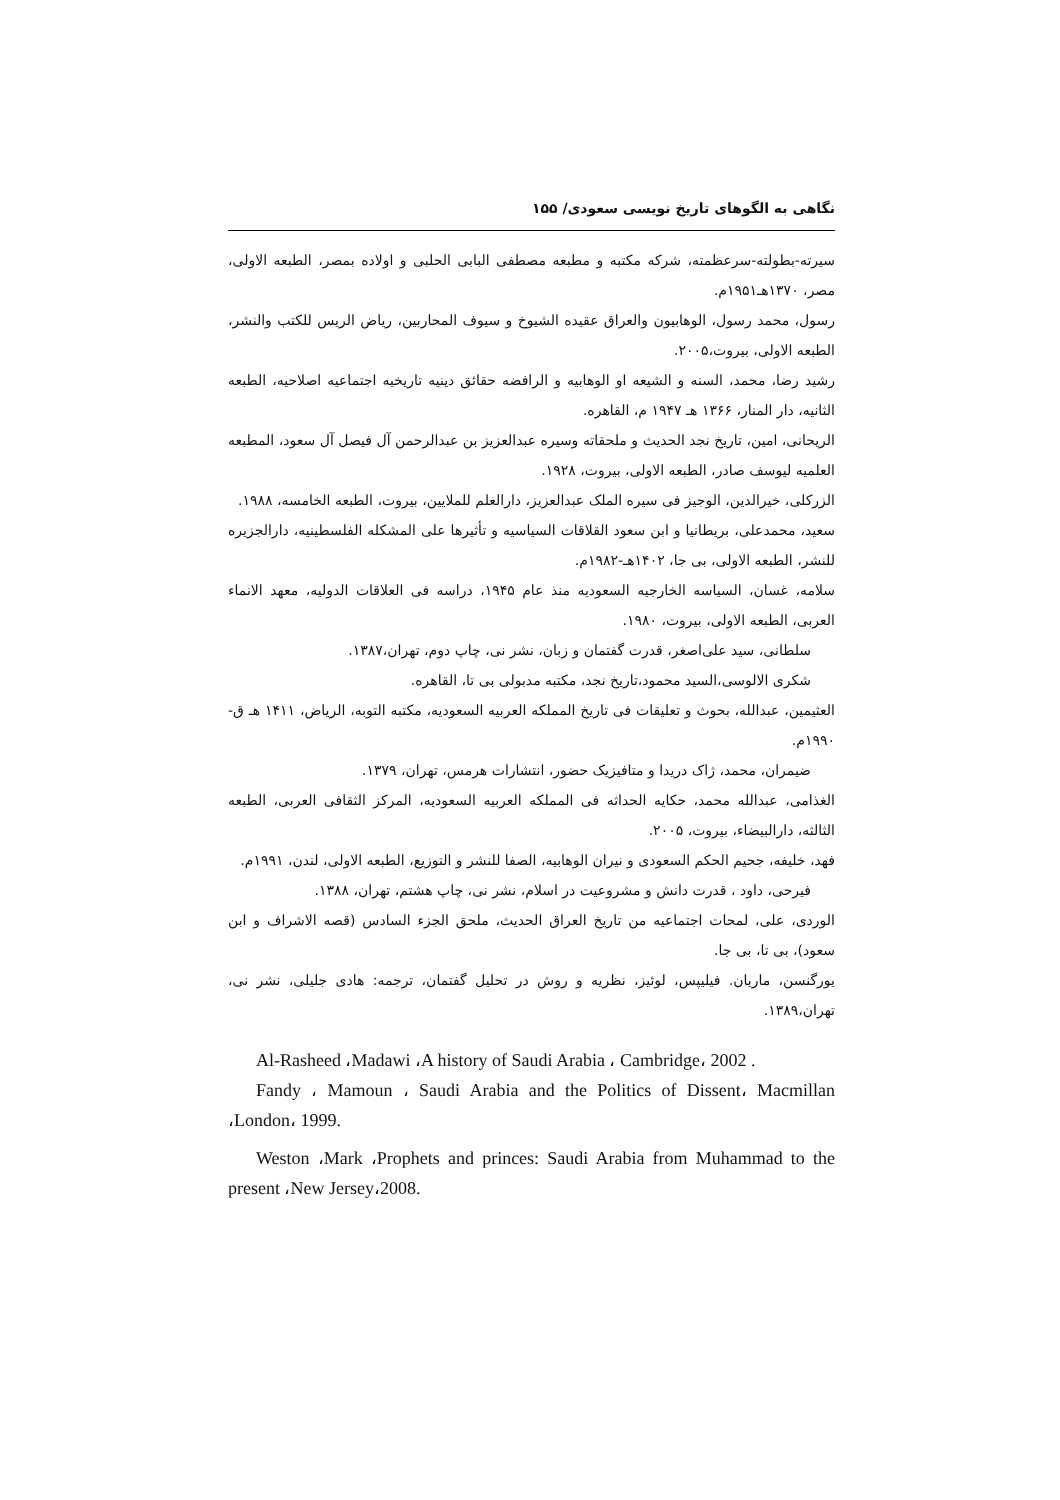نگاهی به الگوهای تاریخ نویسی سعودی/ ۱۵۵
سیرته-بطولته-سرعظمته، شرکه مکتبه و مطبعه مصطفی البابی الحلبی و اولاده بمصر، الطبعه الاولی، مصر، ۱۳۷۰هـ۱۹۵۱م.
رسول، محمد رسول، الوهابیون والعراق عقیده الشیوخ و سیوف المحاربین، ریاض الریس للکتب والنشر، الطبعه الاولی، بیروت،۲۰۰۵.
رشید رضا، محمد، السنه و الشیعه او الوهابیه و الرافضه حقائق دینیه تاریخیه اجتماعیه اصلاحیه، الطبعه الثانیه، دار المنار، ۱۳۶۶ هـ ۱۹۴۷ م، القاهره.
الریحانی، امین، تاریخ نجد الحدیث و ملحقاته وسیره عبدالعزیز بن عبدالرحمن آل فیصل آل سعود، المطبعه العلمیه لیوسف صادر، الطبعه الاولی، بیروت، ۱۹۲۸.
الزرکلی، خیرالدین، الوجیز فی سیره الملک عبدالعزیز، دارالعلم للملایین، بیروت، الطبعه الخامسه، ۱۹۸۸.
سعید، محمدعلی، بریطانیا و ابن سعود القلاقات السیاسیه و تأثیرها علی المشکله الفلسطینیه، دارالجزیره للنشر، الطبعه الاولی، بی جا، ۱۴۰۲هـ-۱۹۸۲م.
سلامه، غسان، السیاسه الخارجیه السعودیه منذ عام ۱۹۴۵، دراسه فی العلاقات الدولیه، معهد الانماء العربی، الطبعه الاولی، بیروت، ۱۹۸۰.
سلطانی، سید علی‌اصغر، قدرت گفتمان و زبان، نشر نی، چاپ دوم، تهران،۱۳۸۷.
شکری الالوسی،السید محمود،تاریخ نجد، مکتبه مدبولی بی تا، القاهره.
العثیمین، عبدالله، بحوث و تعلیقات فی تاریخ المملکه العربیه السعودیه، مکتبه التوبه، الریاض، ۱۴۱۱ هـ ق- ۱۹۹۰م.
ضیمران، محمد، ژاک دریدا و متافیزیک حضور، انتشارات هرمس، تهران، ۱۳۷۹.
الغذامی، عبدالله محمد، حکایه الحداثه فی المملکه العربیه السعودیه، المرکز الثقافی العربی، الطبعه الثالثه، دارالبیضاء، بیروت، ۲۰۰۵.
فهد، خلیفه، جحیم الحکم السعودی و نیران الوهابیه، الصفا للنشر و التوزیع، الطبعه الاولی، لندن، ۱۹۹۱م.
فیرحی، داود ، قدرت دانش و مشروعیت در اسلام، نشر نی، چاپ هشتم، تهران، ۱۳۸۸.
الوردی، علی، لمحات اجتماعیه من تاریخ العراق الحدیث، ملحق الجزء السادس (قصه الاشراف و ابن سعود)، بی تا، بی جا.
یورگنسن، ماریان. فیلیپس، لوئیز، نظریه و روش در تحلیل گفتمان، ترجمه: هادی جلیلی، نشر نی، تهران،۱۳۸۹.
Al-Rasheed ،Madawi ،A history of Saudi Arabia ، Cambridge، 2002 .
Fandy ، Mamoun ، Saudi Arabia and the Politics of Dissent، Macmillan ،London، 1999.
Weston ،Mark ،Prophets and princes: Saudi Arabia from Muhammad to the present ،New Jersey،2008.